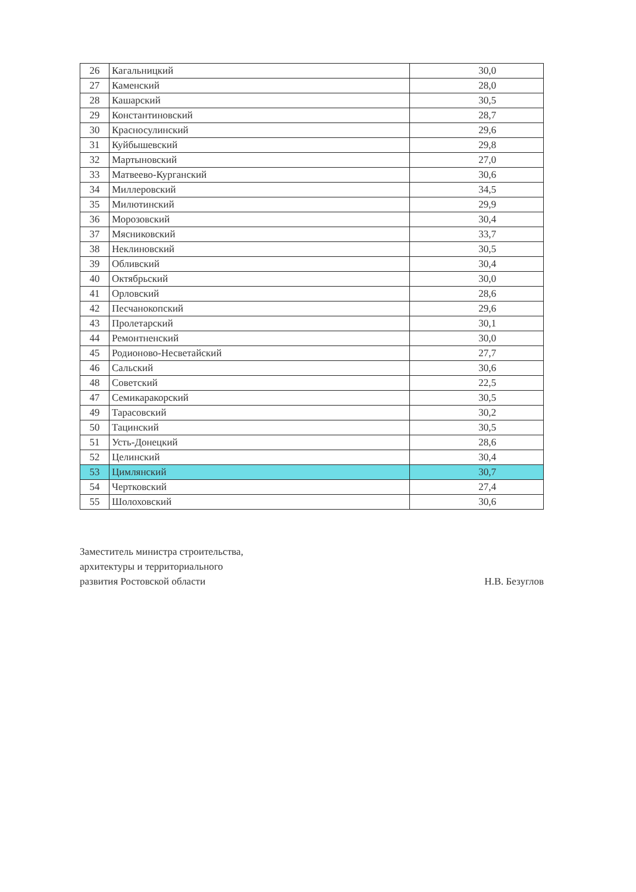| 26 | Кагальницкий | 30,0 |
| 27 | Каменский | 28,0 |
| 28 | Кашарский | 30,5 |
| 29 | Константиновский | 28,7 |
| 30 | Красносулинский | 29,6 |
| 31 | Куйбышевский | 29,8 |
| 32 | Мартыновский | 27,0 |
| 33 | Матвеево-Курганский | 30,6 |
| 34 | Миллеровский | 34,5 |
| 35 | Милютинский | 29,9 |
| 36 | Морозовский | 30,4 |
| 37 | Мясниковский | 33,7 |
| 38 | Неклиновский | 30,5 |
| 39 | Обливский | 30,4 |
| 40 | Октябрьский | 30,0 |
| 41 | Орловский | 28,6 |
| 42 | Песчанокопский | 29,6 |
| 43 | Пролетарский | 30,1 |
| 44 | Ремонтненский | 30,0 |
| 45 | Родионово-Несветайский | 27,7 |
| 46 | Сальский | 30,6 |
| 48 | Советский | 22,5 |
| 47 | Семикаракорский | 30,5 |
| 49 | Тарасовский | 30,2 |
| 50 | Тацинский | 30,5 |
| 51 | Усть-Донецкий | 28,6 |
| 52 | Целинский | 30,4 |
| 53 | Цимлянский | 30,7 |
| 54 | Чертковский | 27,4 |
| 55 | Шолоховский | 30,6 |
Заместитель министра строительства,
архитектуры и территориального
развития Ростовской области
Н.В. Безуглов